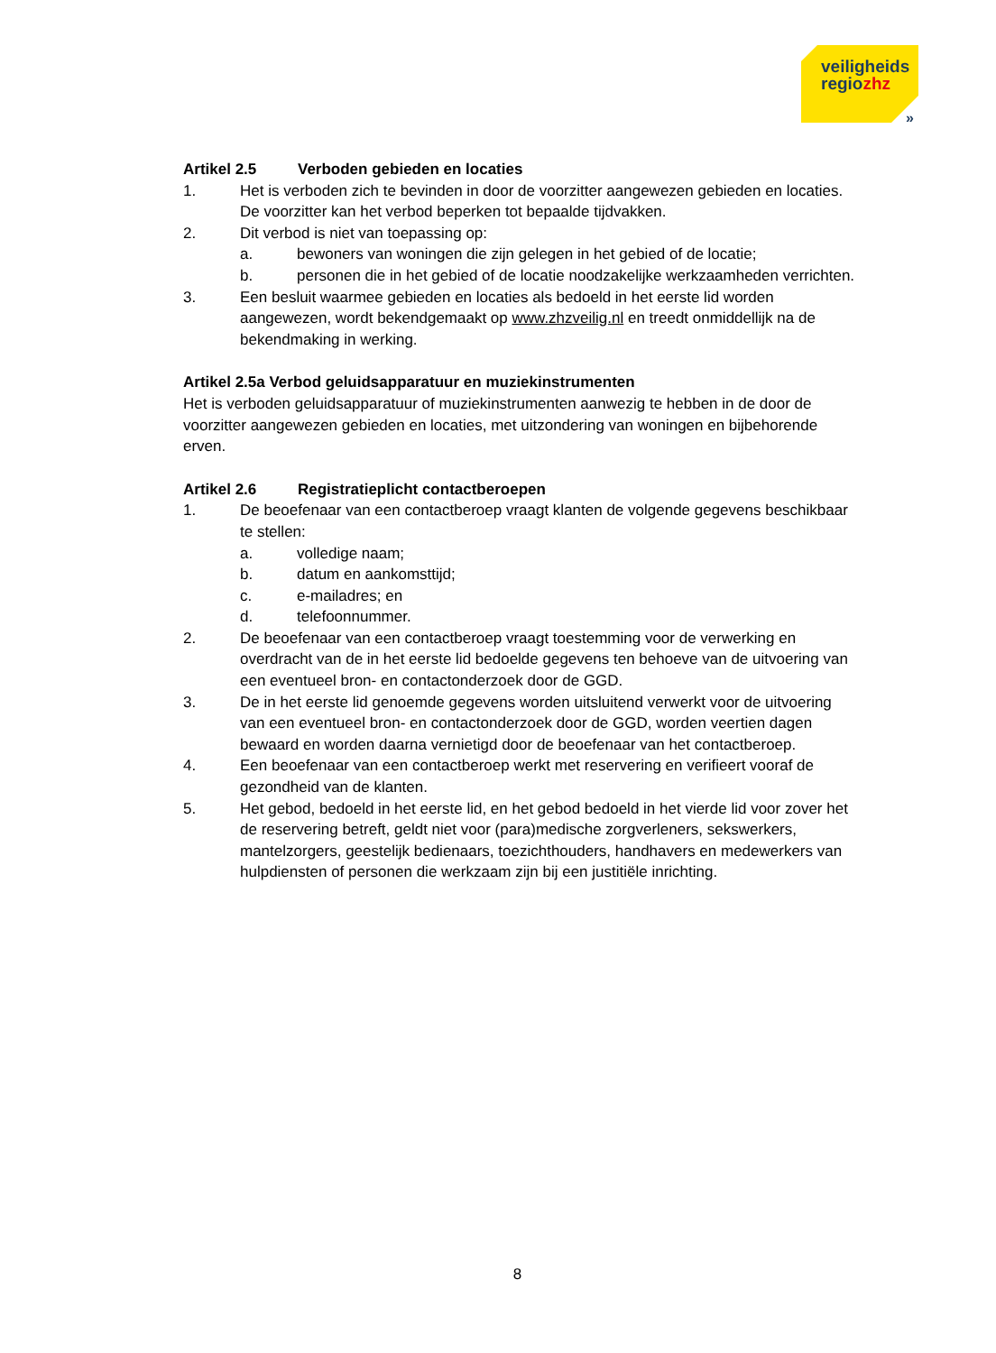veiligheids
regiozhz
»
Artikel 2.5 Verboden gebieden en locaties
1. Het is verboden zich te bevinden in door de voorzitter aangewezen gebieden en locaties. De voorzitter kan het verbod beperken tot bepaalde tijdvakken.
2. Dit verbod is niet van toepassing op:
a. bewoners van woningen die zijn gelegen in het gebied of de locatie;
b. personen die in het gebied of de locatie noodzakelijke werkzaamheden verrichten.
3. Een besluit waarmee gebieden en locaties als bedoeld in het eerste lid worden aangewezen, wordt bekendgemaakt op www.zhzveilig.nl en treedt onmiddellijk na de bekendmaking in werking.
Artikel 2.5a Verbod geluidsapparatuur en muziekinstrumenten
Het is verboden geluidsapparatuur of muziekinstrumenten aanwezig te hebben in de door de voorzitter aangewezen gebieden en locaties, met uitzondering van woningen en bijbehorende erven.
Artikel 2.6 Registratieplicht contactberoepen
1. De beoefenaar van een contactberoep vraagt klanten de volgende gegevens beschikbaar te stellen:
a. volledige naam;
b. datum en aankomsttijd;
c. e-mailadres; en
d. telefoonnummer.
2. De beoefenaar van een contactberoep vraagt toestemming voor de verwerking en overdracht van de in het eerste lid bedoelde gegevens ten behoeve van de uitvoering van een eventueel bron- en contactonderzoek door de GGD.
3. De in het eerste lid genoemde gegevens worden uitsluitend verwerkt voor de uitvoering van een eventueel bron- en contactonderzoek door de GGD, worden veertien dagen bewaard en worden daarna vernietigd door de beoefenaar van het contactberoep.
4. Een beoefenaar van een contactberoep werkt met reservering en verifieert vooraf de gezondheid van de klanten.
5. Het gebod, bedoeld in het eerste lid, en het gebod bedoeld in het vierde lid voor zover het de reservering betreft, geldt niet voor (para)medische zorgverleners, sekswerkers, mantelzorgers, geestelijk bedienaars, toezichthouders, handhavers en medewerkers van hulpdiensten of personen die werkzaam zijn bij een justitiële inrichting.
8